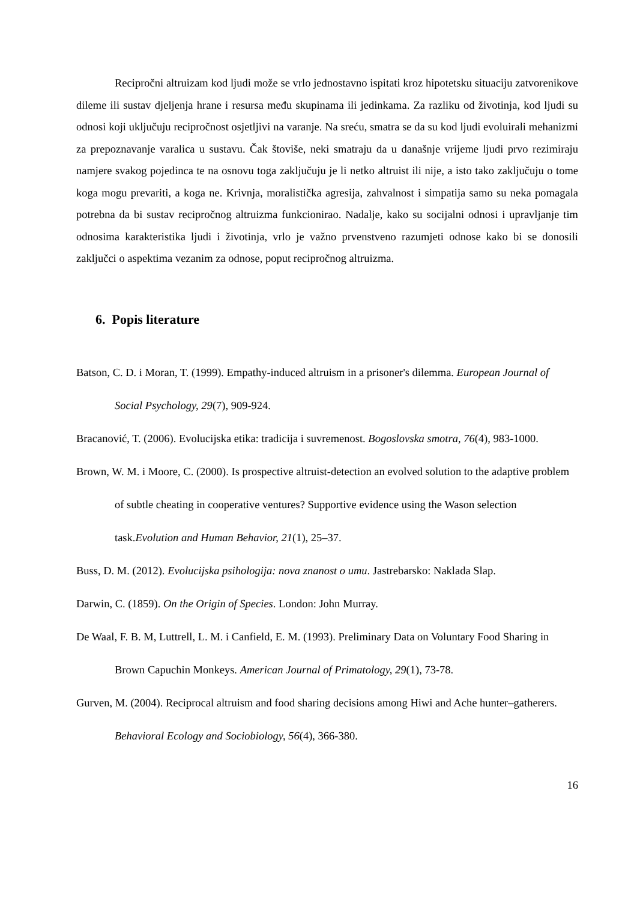Recipročni altruizam kod ljudi može se vrlo jednostavno ispitati kroz hipotetsku situaciju zatvorenikove dileme ili sustav djeljenja hrane i resursa među skupinama ili jedinkama. Za razliku od životinja, kod ljudi su odnosi koji uključuju recipročnost osjetljivi na varanje. Na sreću, smatra se da su kod ljudi evoluirali mehanizmi za prepoznavanje varalica u sustavu. Čak štoviše, neki smatraju da u današnje vrijeme ljudi prvo rezimiraju namjere svakog pojedinca te na osnovu toga zaključuju je li netko altruist ili nije, a isto tako zaključuju o tome koga mogu prevariti, a koga ne. Krivnja, moralistička agresija, zahvalnost i simpatija samo su neka pomagala potrebna da bi sustav recipročnog altruizma funkcionirao. Nadalje, kako su socijalni odnosi i upravljanje tim odnosima karakteristika ljudi i životinja, vrlo je važno prvenstveno razumjeti odnose kako bi se donosili zaključci o aspektima vezanim za odnose, poput recipročnog altruizma.
6. Popis literature
Batson, C. D. i Moran, T. (1999). Empathy-induced altruism in a prisoner's dilemma. European Journal of Social Psychology, 29(7), 909-924.
Bracanović, T. (2006). Evolucijska etika: tradicija i suvremenost. Bogoslovska smotra, 76(4), 983-1000.
Brown, W. M. i Moore, C. (2000). Is prospective altruist-detection an evolved solution to the adaptive problem of subtle cheating in cooperative ventures? Supportive evidence using the Wason selection task.Evolution and Human Behavior, 21(1), 25–37.
Buss, D. M. (2012). Evolucijska psihologija: nova znanost o umu. Jastrebarsko: Naklada Slap.
Darwin, C. (1859). On the Origin of Species. London: John Murray.
De Waal, F. B. M, Luttrell, L. M. i Canfield, E. M. (1993). Preliminary Data on Voluntary Food Sharing in Brown Capuchin Monkeys. American Journal of Primatology, 29(1), 73-78.
Gurven, M. (2004). Reciprocal altruism and food sharing decisions among Hiwi and Ache hunter–gatherers. Behavioral Ecology and Sociobiology, 56(4), 366-380.
16